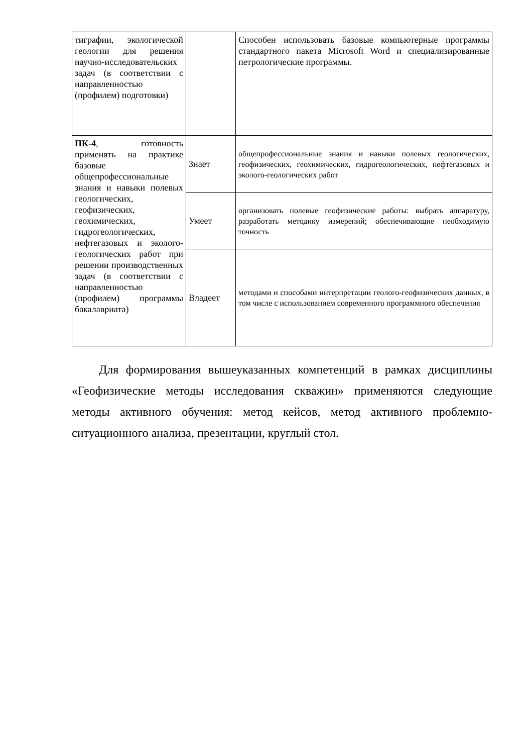| тиграфии, экологической геологии для решения научно-исследовательских задач (в соответствии с направленностью (профилем) подготовки) | | Способен использовать базовые компьютерные программы стандартного пакета Microsoft Word и специализированные петрологические программы. |
| ПК-4 , готовность применять на практике базовые общепрофессиональные знания и навыки полевых геологических, геофизических, геохимических, гидрогеологических, нефтегазовых и эколого-геологических работ при решении производственных задач (в соответствии с направленностью (профилем) программы бакалавриата) | Знает | общепрофессиональные знания и навыки полевых геологических, геофизических, геохимических, гидрогеологических, нефтегазовых и эколого-геологических работ |
| | Умеет | организовать полевые геофизические работы: выбрать аппаратуру, разработать методику измерений; обеспечивающие необходимую точность |
| | Владеет | методами и способами интерпретации геолого-геофизических данных, в том числе с использованием современного программного обеспечения |
Для формирования вышеуказанных компетенций в рамках дисциплины «Геофизические методы исследования скважин» применяются следующие методы активного обучения: метод кейсов, метод активного проблемно-ситуационного анализа, презентации, круглый стол.